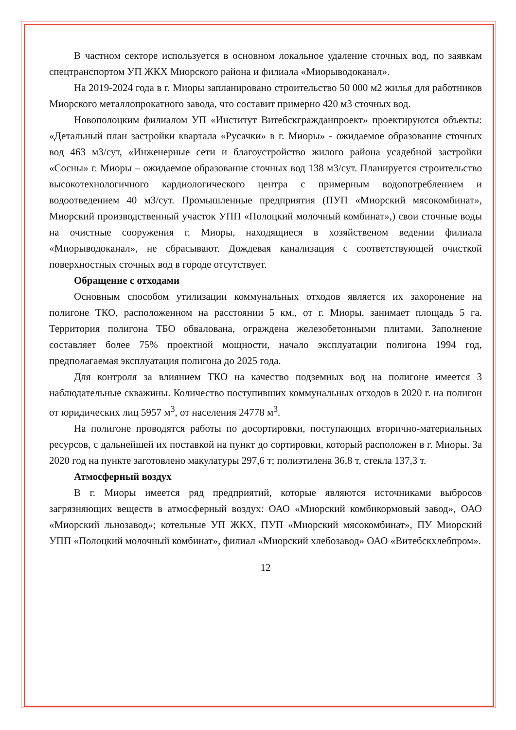В частном секторе используется в основном локальное удаление сточных вод, по заявкам спецтранспортом УП ЖКХ Миорского района и филиала «Миорыводоканал».
На 2019-2024 года в г. Миоры запланировано строительство 50 000 м2 жилья для работников Миорского металлопрокатного завода, что составит примерно 420 м3 сточных вод.
Новополоцким филиалом УП «Институт Витебскгражданпроект» проектируются объекты: «Детальный план застройки квартала «Русачки» в г. Миоры» - ожидаемое образование сточных вод 463 м3/сут, «Инженерные сети и благоустройство жилого района усадебной застройки «Сосны» г. Миоры – ожидаемое образование сточных вод 138 м3/сут. Планируется строительство высокотехнологичного кардиологического центра с примерным водопотреблением и водоотведением 40 м3/сут. Промышленные предприятия (ПУП «Миорский мясокомбинат», Миорский производственный участок УПП «Полоцкий молочный комбинат»,) свои сточные воды на очистные сооружения г. Миоры, находящиеся в хозяйственом ведении филиала «Миорыводоканал», не сбрасывают. Дождевая канализация с соответствующей очисткой поверхностных сточных вод в городе отсутствует.
Обращение с отходами
Основным способом утилизации коммунальных отходов является их захоронение на полигоне ТКО, расположенном на расстоянии 5 км., от г. Миоры, занимает площадь 5 га. Территория полигона ТБО обвалована, ограждена железобетонными плитами. Заполнение составляет более 75% проектной мощности, начало эксплуатации полигона 1994 год, предполагаемая эксплуатация полигона до 2025 года.
Для контроля за влиянием ТКО на качество подземных вод на полигоне имеется 3 наблюдательные скважины. Количество поступивших коммунальных отходов в 2020 г. на полигон от юридических лиц 5957 м<sup>3</sup>, от населения 24778 м<sup>3</sup>.
На полигоне проводятся работы по досортировки, поступающих вторично-материальных ресурсов, с дальнейшей их поставкой на пункт до сортировки, который расположен в г. Миоры. За 2020 год на пункте заготовлено макулатуры 297,6 т; полиэтилена 36,8 т, стекла 137,3 т.
Атмосферный воздух
В г. Миоры имеется ряд предприятий, которые являются источниками выбросов загрязняющих веществ в атмосферный воздух: ОАО «Миорский комбикормовый завод», ОАО «Миорский льнозавод»; котельные УП ЖКХ, ПУП «Миорский мясокомбинат», ПУ Миорский УПП «Полоцкий молочный комбинат», филиал «Миорский хлебозавод» ОАО «Витебскхлебпром».
12